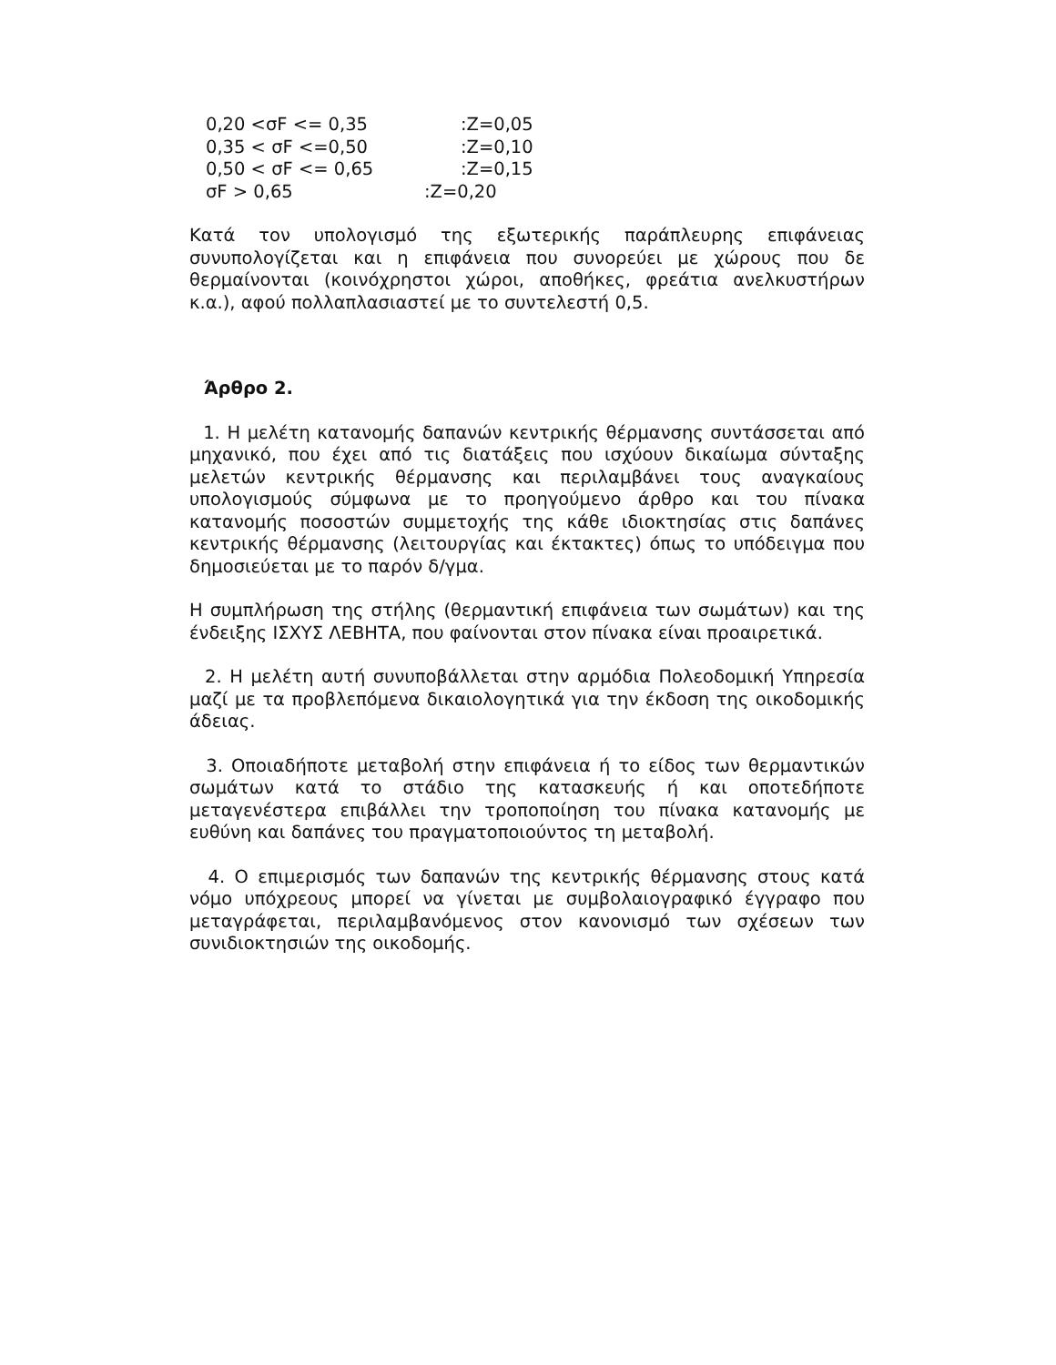0,20 <σF <= 0,35:Z=0,05
0,35 < σF <=0,50:Z=0,10
0,50 < σF <= 0,65:Z=0,15
σF > 0,65:Z=0,20
Κατά τον υπολογισμό της εξωτερικής παράπλευρης επιφάνειας συνυπολογίζεται και η επιφάνεια που συνορεύει με χώρους που δε θερμαίνονται (κοινόχρηστοι χώροι, αποθήκες, φρεάτια ανελκυστήρων κ.α.), αφού πολλαπλασιαστεί με το συντελεστή 0,5.
Άρθρο 2.
1. Η μελέτη κατανομής δαπανών κεντρικής θέρμανσης συντάσσεται από μηχανικό, που έχει από τις διατάξεις που ισχύουν δικαίωμα σύνταξης μελετών κεντρικής θέρμανσης και περιλαμβάνει τους αναγκαίους υπολογισμούς σύμφωνα με το προηγούμενο άρθρο και του πίνακα κατανομής ποσοστών συμμετοχής της κάθε ιδιοκτησίας στις δαπάνες κεντρικής θέρμανσης (λειτουργίας και έκτακτες) όπως το υπόδειγμα που δημοσιεύεται με το παρόν δ/γμα.
Η συμπλήρωση της στήλης (θερμαντική επιφάνεια των σωμάτων) και της ένδειξης ΙΣΧΥΣ ΛΕΒΗΤΑ, που φαίνονται στον πίνακα είναι προαιρετικά.
2. Η μελέτη αυτή συνυποβάλλεται στην αρμόδια Πολεοδομική Υπηρεσία μαζί με τα προβλεπόμενα δικαιολογητικά για την έκδοση της οικοδομικής άδειας.
3. Οποιαδήποτε μεταβολή στην επιφάνεια ή το είδος των θερμαντικών σωμάτων κατά το στάδιο της κατασκευής ή και οποτεδήποτε μεταγενέστερα επιβάλλει την τροποποίηση του πίνακα κατανομής με ευθύνη και δαπάνες του πραγματοποιούντος τη μεταβολή.
4. Ο επιμερισμός των δαπανών της κεντρικής θέρμανσης στους κατά νόμο υπόχρεους μπορεί να γίνεται με συμβολαιογραφικό έγγραφο που μεταγράφεται, περιλαμβανόμενος στον κανονισμό των σχέσεων των συνιδιοκτησιών της οικοδομής.